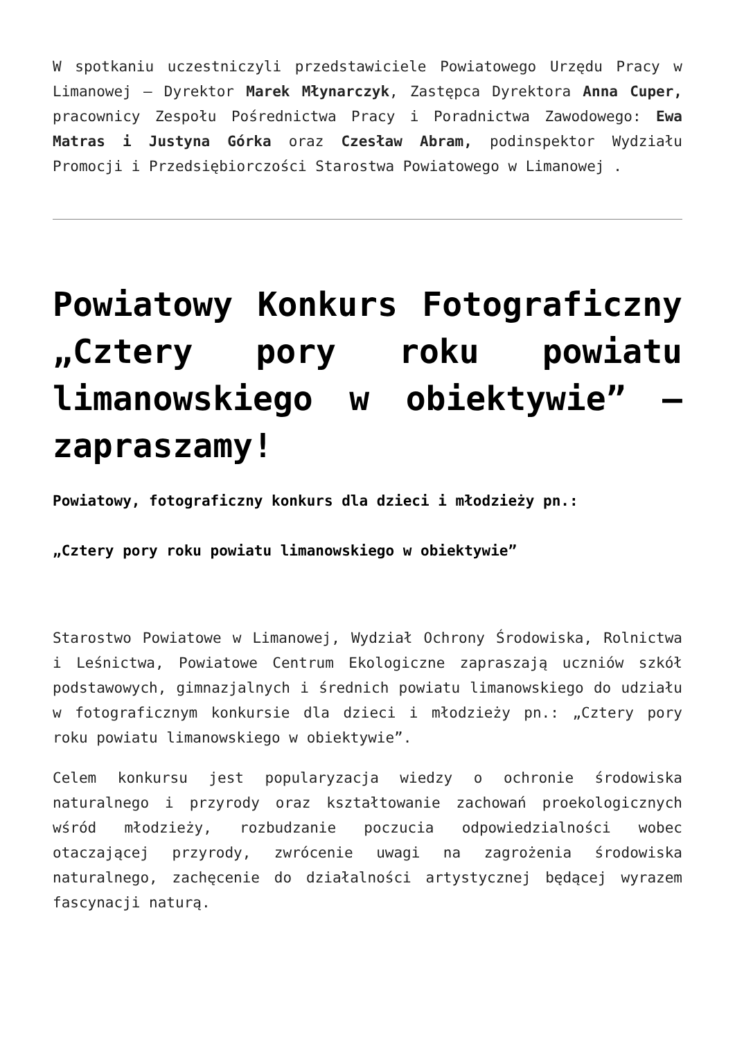W spotkaniu uczestniczyli przedstawiciele Powiatowego Urzędu Pracy w Limanowej – Dyrektor Marek Młynarczyk, Zastępca Dyrektora Anna Cuper, pracownicy Zespołu Pośrednictwa Pracy i Poradnictwa Zawodowego: Ewa Matras i Justyna Górka oraz Czesław Abram, podinspektor Wydziału Promocji i Przedsiębiorczości Starostwa Powiatowego w Limanowej .
Powiatowy Konkurs Fotograficzny „Cztery pory roku powiatu limanowskiego w obiektywie” – zapraszamy!
Powiatowy, fotograficzny konkurs dla dzieci i młodzieży pn.:
„Cztery pory roku powiatu limanowskiego w obiektywie”
Starostwo Powiatowe w Limanowej, Wydział Ochrony Środowiska, Rolnictwa i Leśnictwa, Powiatowe Centrum Ekologiczne zapraszają uczniów szkół podstawowych, gimnazjalnych i średnich powiatu limanowskiego do udziału w fotograficznym konkursie dla dzieci i młodzieży pn.: „Cztery pory roku powiatu limanowskiego w obiektywie”.
Celem konkursu jest popularyzacja wiedzy o ochronie środowiska naturalnego i przyrody oraz kształtowanie zachowań proekologicznych wśród młodzieży, rozbudzanie poczucia odpowiedzialności wobec otaczającej przyrody, zwrócenie uwagi na zagrożenia środowiska naturalnego, zachęcenie do działalności artystycznej będącej wyrazem fascynacji naturą.